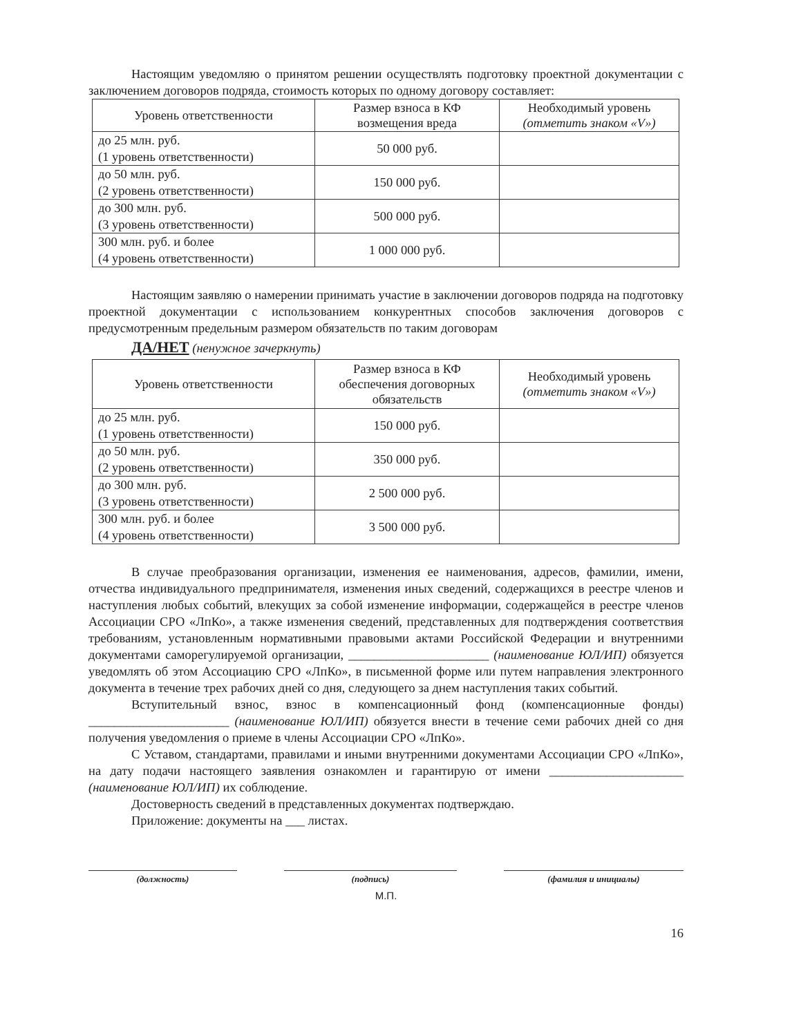Настоящим уведомляю о принятом решении осуществлять подготовку проектной документации с заключением договоров подряда, стоимость которых по одному договору составляет:
| Уровень ответственности | Размер взноса в КФ возмещения вреда | Необходимый уровень (отметить знаком «V») |
| --- | --- | --- |
| до 25 млн. руб. (1 уровень ответственности) | 50 000 руб. | |
| до 50 млн. руб. (2 уровень ответственности) | 150 000 руб. | |
| до 300 млн. руб. (3 уровень ответственности) | 500 000 руб. | |
| 300 млн. руб. и более (4 уровень ответственности) | 1 000 000 руб. | |
Настоящим заявляю о намерении принимать участие в заключении договоров подряда на подготовку проектной документации с использованием конкурентных способов заключения договоров с предусмотренным предельным размером обязательств по таким договорам
ДА/НЕТ (ненужное зачеркнуть)
| Уровень ответственности | Размер взноса в КФ обеспечения договорных обязательств | Необходимый уровень (отметить знаком «V») |
| --- | --- | --- |
| до 25 млн. руб. (1 уровень ответственности) | 150 000 руб. | |
| до 50 млн. руб. (2 уровень ответственности) | 350 000 руб. | |
| до 300 млн. руб. (3 уровень ответственности) | 2 500 000 руб. | |
| 300 млн. руб. и более (4 уровень ответственности) | 3 500 000 руб. | |
В случае преобразования организации, изменения ее наименования, адресов, фамилии, имени, отчества индивидуального предпринимателя, изменения иных сведений, содержащихся в реестре членов и наступления любых событий, влекущих за собой изменение информации, содержащейся в реестре членов Ассоциации СРО «ЛпКо», а также изменения сведений, представленных для подтверждения соответствия требованиям, установленным нормативными правовыми актами Российской Федерации и внутренними документами саморегулируемой организации, ______________________ (наименование ЮЛ/ИП) обязуется уведомлять об этом Ассоциацию СРО «ЛпКо», в письменной форме или путем направления электронного документа в течение трех рабочих дней со дня, следующего за днем наступления таких событий.
Вступительный взнос, взнос в компенсационный фонд (компенсационные фонды) ______________________ (наименование ЮЛ/ИП) обязуется внести в течение семи рабочих дней со дня получения уведомления о приеме в члены Ассоциации СРО «ЛпКо».
С Уставом, стандартами, правилами и иными внутренними документами Ассоциации СРО «ЛпКо», на дату подачи настоящего заявления ознакомлен и гарантирую от имени _____________________ (наименование ЮЛ/ИП) их соблюдение.
Достоверность сведений в представленных документах подтверждаю.
Приложение: документы на ___ листах.
(должность) (подпись) (фамилия и инициалы)
М.П.
16